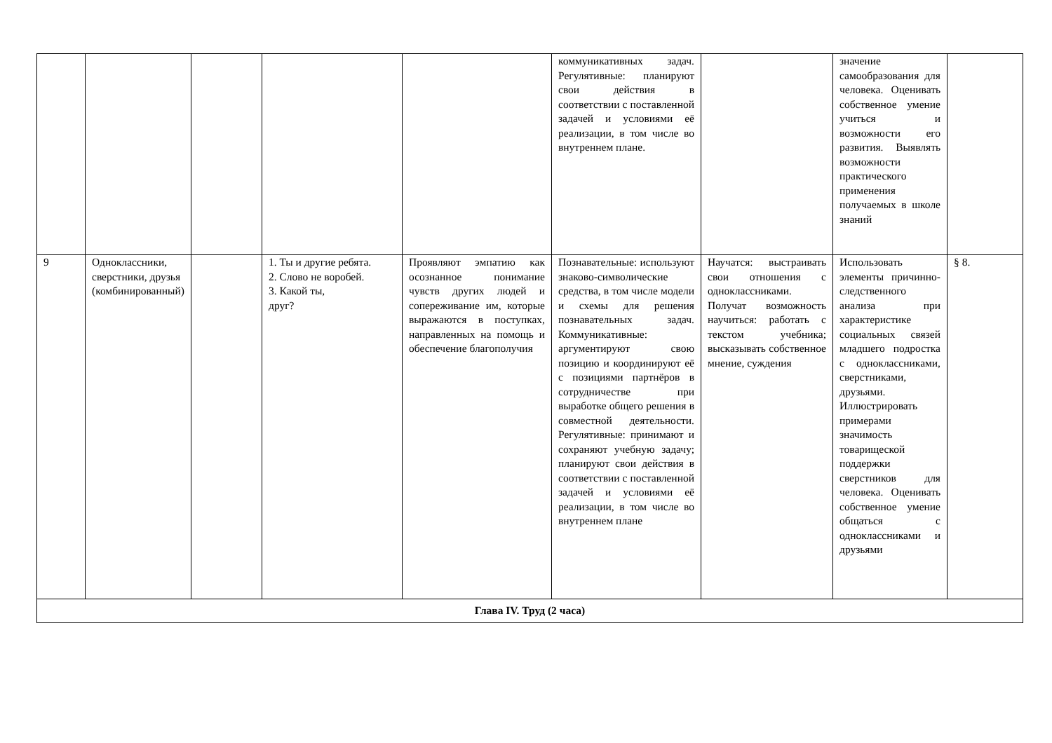| | | | | | коммуникативных задач. Регулятивные: планируют свои действия в соответствии с поставленной задачей и условиями её реализации, в том числе во внутреннем плане. | | значение самообразования для человека. Оценивать собственное умение учиться и возможности его развития. Выявлять возможности практического применения получаемых в школе знаний | |
| 9 | Одноклассники, сверстники, друзья (комбинированный) | | 1. Ты и другие ребята. 2. Слово не воробей. 3. Какой ты, друг? | Проявляют эмпатию как осознанное понимание чувств других людей и сопереживание им, которые выражаются в поступках, направленных на помощь и обеспечение благополучия | Познавательные: используют знаково-символические средства, в том числе модели и схемы для решения познавательных задач. Коммуникативные: аргументируют свою позицию и координируют её с позициями партнёров в сотрудничестве при выработке общего решения в совместной деятельности. Регулятивные: принимают и сохраняют учебную задачу; планируют свои действия в соответствии с поставленной задачей и условиями её реализации, в том числе во внутреннем плане | Научатся: выстраивать свои отношения с одноклассниками. Получат возможность научиться: работать с текстом учебника; высказывать собственное мнение, суждения | Использовать элементы причинно-следственного анализа при характеристике социальных связей младшего подростка с одноклассниками, сверстниками, друзьями. Иллюстрировать примерами значимость товарищеской поддержки сверстников для человека. Оценивать собственное умение общаться с одноклассниками и друзьями | § 8. |
| Глава IV. Труд (2 часа) | | | | | | | | |